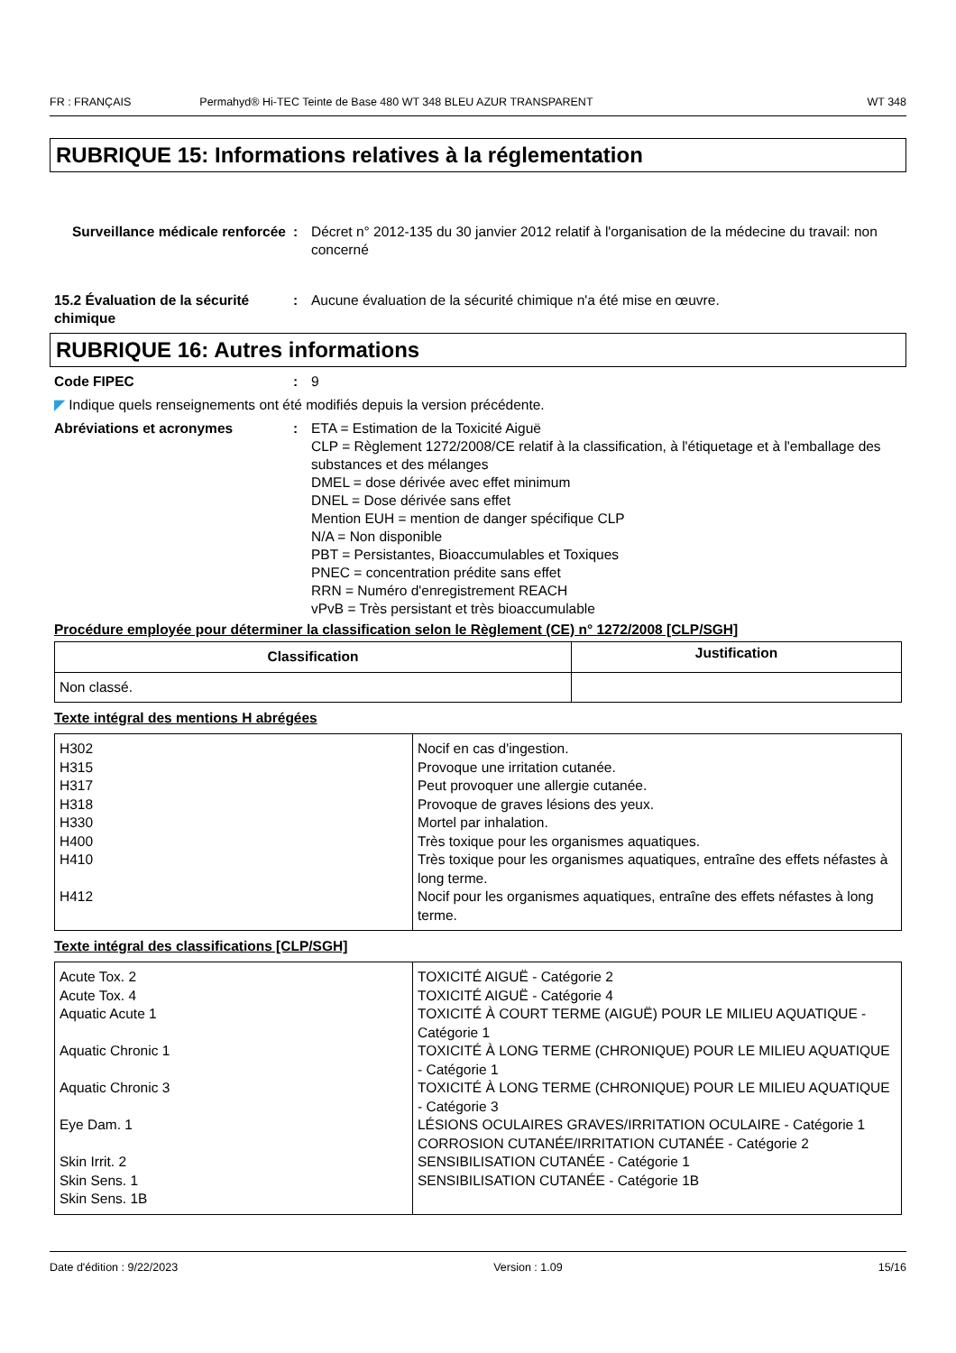FR : FRANÇAIS Permahyd® Hi-TEC Teinte de Base 480 WT 348 BLEU AZUR TRANSPARENT WT 348
RUBRIQUE 15: Informations relatives à la réglementation
Surveillance médicale renforcée
: Décret n° 2012-135 du 30 janvier 2012 relatif à l'organisation de la médecine du travail: non concerné
15.2 Évaluation de la sécurité chimique
: Aucune évaluation de la sécurité chimique n'a été mise en œuvre.
RUBRIQUE 16: Autres informations
Code FIPEC : 9
◤ Indique quels renseignements ont été modifiés depuis la version précédente.
Abréviations et acronymes : ETA = Estimation de la Toxicité Aiguë
CLP = Règlement 1272/2008/CE relatif à la classification, à l'étiquetage et à l'emballage des substances et des mélanges
DMEL = dose dérivée avec effet minimum
DNEL = Dose dérivée sans effet
Mention EUH = mention de danger spécifique CLP
N/A = Non disponible
PBT = Persistantes, Bioaccumulables et Toxiques
PNEC = concentration prédite sans effet
RRN = Numéro d'enregistrement REACH
vPvB = Très persistant et très bioaccumulable
Procédure employée pour déterminer la classification selon le Règlement (CE) n° 1272/2008 [CLP/SGH]
| Classification | Justification |
| --- | --- |
| Non classé. | |
Texte intégral des mentions H abrégées
| H302 H315 H317 H318 H330 H400 H410 H412 | Nocif en cas d'ingestion. Provoque une irritation cutanée. Peut provoquer une allergie cutanée. Provoque de graves lésions des yeux. Mortel par inhalation. Très toxique pour les organismes aquatiques. Très toxique pour les organismes aquatiques, entraîne des effets néfastes à long terme. Nocif pour les organismes aquatiques, entraîne des effets néfastes à long terme. |
Texte intégral des classifications [CLP/SGH]
| Acute Tox. 2 Acute Tox. 4 Aquatic Acute 1 Aquatic Chronic 1 Aquatic Chronic 3 Eye Dam. 1 Skin Irrit. 2 Skin Sens. 1 Skin Sens. 1B | TOXICITÉ AIGUË - Catégorie 2 TOXICITÉ AIGUË - Catégorie 4 TOXICITÉ À COURT TERME (AIGUË) POUR LE MILIEU AQUATIQUE - Catégorie 1 TOXICITÉ À LONG TERME (CHRONIQUE) POUR LE MILIEU AQUATIQUE - Catégorie 1 TOXICITÉ À LONG TERME (CHRONIQUE) POUR LE MILIEU AQUATIQUE - Catégorie 3 LÉSIONS OCULAIRES GRAVES/IRRITATION OCULAIRE - Catégorie 1 CORROSION CUTANÉE/IRRITATION CUTANÉE - Catégorie 2 SENSIBILISATION CUTANÉE - Catégorie 1 SENSIBILISATION CUTANÉE - Catégorie 1B |
Date d'édition : 9/22/2023 Version : 1.09 15/16